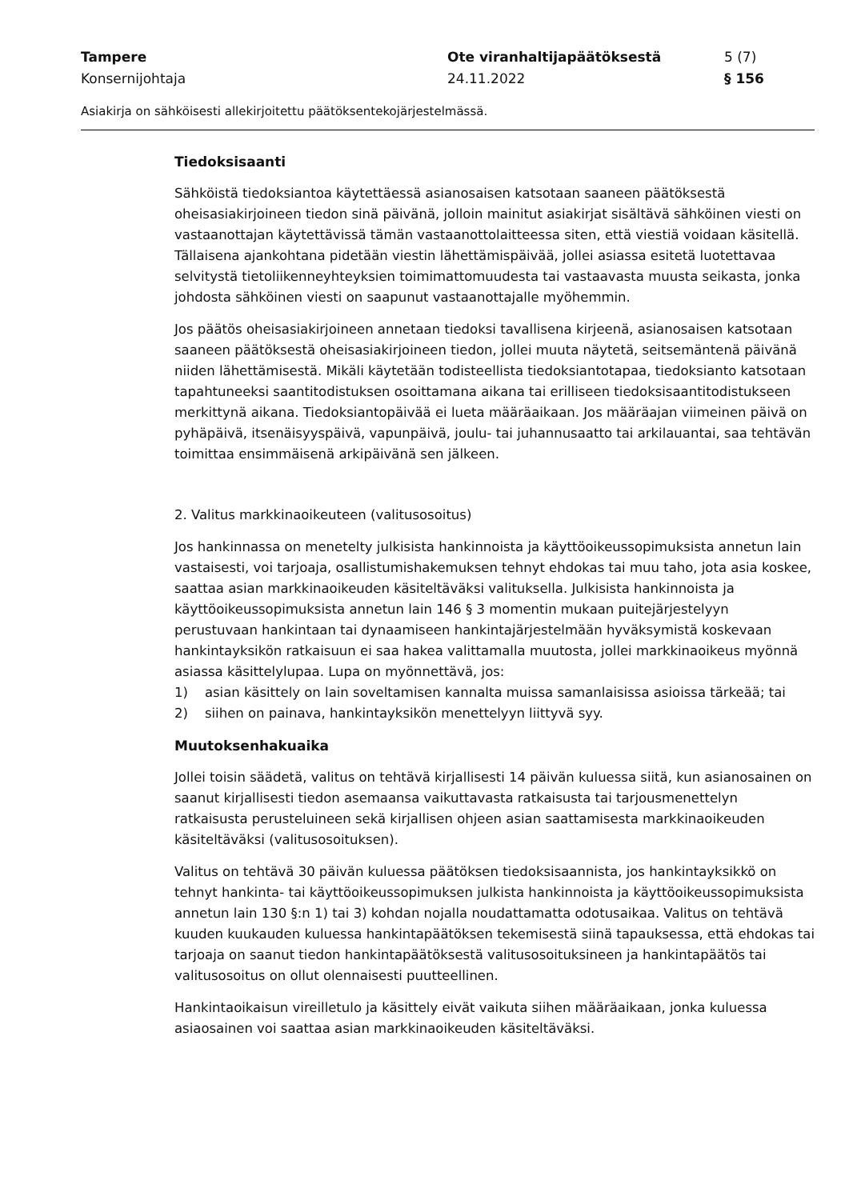Tampere
Konsernijohtaja
Ote viranhaltijapäätöksestä
24.11.2022
5 (7)
§ 156
Asiakirja on sähköisesti allekirjoitettu päätöksentekojärjestelmässä.
Tiedoksisaanti
Sähköistä tiedoksiantoa käytettäessä asianosaisen katsotaan saaneen päätöksestä oheisasiakirjoineen tiedon sinä päivänä, jolloin mainitut asiakirjat sisältävä sähköinen viesti on vastaanottajan käytettävissä tämän vastaanottolaitteessa siten, että viestiä voidaan käsitellä. Tällaisena ajankohtana pidetään viestin lähettämispäivää, jollei asiassa esitetä luotettavaa selvitystä tietoliikenneyhteyksien toimimattomuudesta tai vastaavasta muusta seikasta, jonka johdosta sähköinen viesti on saapunut vastaanottajalle myöhemmin.
Jos päätös oheisasiakirjoineen annetaan tiedoksi tavallisena kirjeenä, asianosaisen katsotaan saaneen päätöksestä oheisasiakirjoineen tiedon, jollei muuta näytetä, seitsemäntenä päivänä niiden lähettämisestä. Mikäli käytetään todisteellista tiedoksiantotapaa, tiedoksianto katsotaan tapahtuneeksi saantitodistuksen osoittamana aikana tai erilliseen tiedoksisaantitodistukseen merkittynä aikana. Tiedoksiantopäivää ei lueta määräaikaan. Jos määräajan viimeinen päivä on pyhäpäivä, itsenäisyyspäivä, vapunpäivä, joulu- tai juhannusaatto tai arkilauantai, saa tehtävän toimittaa ensimmäisenä arkipäivänä sen jälkeen.
2. Valitus markkinaoikeuteen (valitusosoitus)
Jos hankinnassa on menetelty julkisista hankinnoista ja käyttöoikeussopimuksista annetun lain vastaisesti, voi tarjoaja, osallistumishakemuksen tehnyt ehdokas tai muu taho, jota asia koskee, saattaa asian markkinaoikeuden käsiteltäväksi valituksella. Julkisista hankinnoista ja käyttöoikeussopimuksista annetun lain 146 § 3 momentin mukaan puitejärjestelyyn perustuvaan hankintaan tai dynaamiseen hankintajärjestelmään hyväksymistä koskevaan hankintayksikön ratkaisuun ei saa hakea valittamalla muutosta, jollei markkinaoikeus myönnä asiassa käsittelylupaa. Lupa on myönnettävä, jos:
1) asian käsittely on lain soveltamisen kannalta muissa samanlaisissa asioissa tärkeää; tai
2) siihen on painava, hankintayksikön menettelyyn liittyvä syy.
Muutoksenhakuaika
Jollei toisin säädetä, valitus on tehtävä kirjallisesti 14 päivän kuluessa siitä, kun asianosainen on saanut kirjallisesti tiedon asemaansa vaikuttavasta ratkaisusta tai tarjousmenettelyn ratkaisusta perusteluineen sekä kirjallisen ohjeen asian saattamisesta markkinaoikeuden käsiteltäväksi (valitusosoituksen).
Valitus on tehtävä 30 päivän kuluessa päätöksen tiedoksisaannista, jos hankintayksikkö on tehnyt hankinta- tai käyttöoikeussopimuksen julkista hankinnoista ja käyttöoikeussopimuksista annetun lain 130 §:n 1) tai 3) kohdan nojalla noudattamatta odotusaikaa. Valitus on tehtävä kuuden kuukauden kuluessa hankintapäätöksen tekemisestä siinä tapauksessa, että ehdokas tai tarjoaja on saanut tiedon hankintapäätöksestä valitusosoituksineen ja hankintapäätös tai valitusosoitus on ollut olennaisesti puutteellinen.
Hankintaoikaisun vireilletulo ja käsittely eivät vaikuta siihen määräaikaan, jonka kuluessa asiaosainen voi saattaa asian markkinaoikeuden käsiteltäväksi.